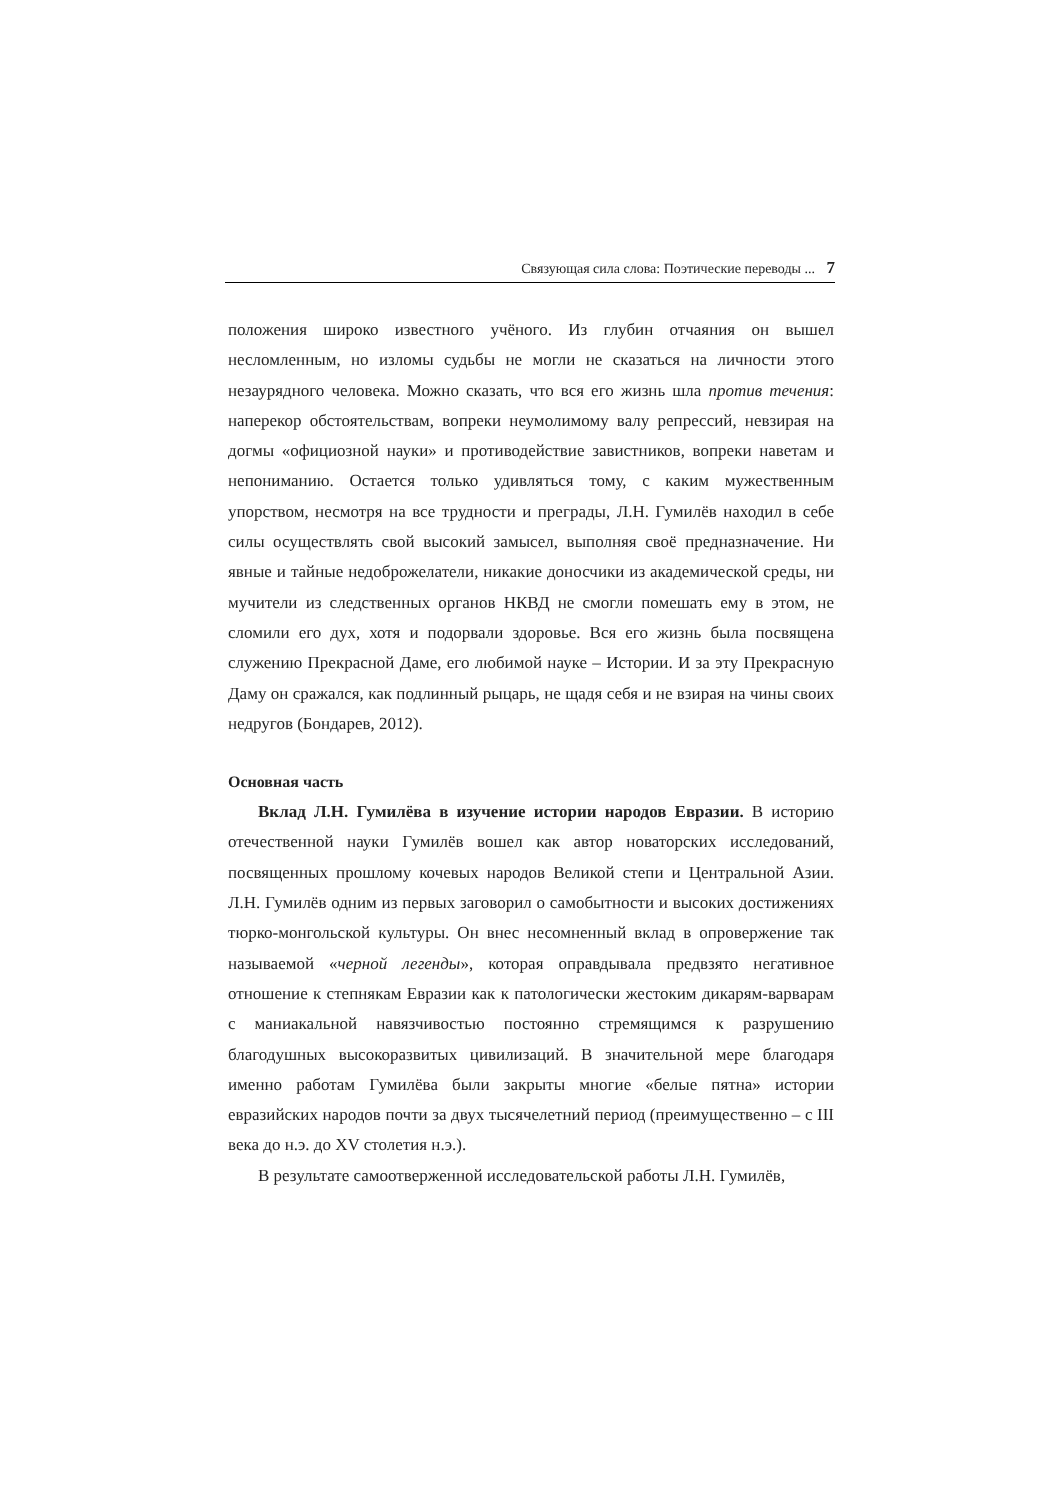Связующая сила слова: Поэтические переводы ... 7
положения широко известного учёного. Из глубин отчаяния он вышел несломленным, но изломы судьбы не могли не сказаться на личности этого незаурядного человека. Можно сказать, что вся его жизнь шла против течения: наперекор обстоятельствам, вопреки неумолимому валу репрессий, невзирая на догмы «официозной науки» и противодействие завистников, вопреки наветам и непониманию. Остается только удивляться тому, с каким мужественным упорством, несмотря на все трудности и преграды, Л.Н. Гумилёв находил в себе силы осуществлять свой высокий замысел, выполняя своё предназначение. Ни явные и тайные недоброжелатели, никакие доносчики из академической среды, ни мучители из следственных органов НКВД не смогли помешать ему в этом, не сломили его дух, хотя и подорвали здоровье. Вся его жизнь была посвящена служению Прекрасной Даме, его любимой науке – Истории. И за эту Прекрасную Даму он сражался, как подлинный рыцарь, не щадя себя и не взирая на чины своих недругов (Бондарев, 2012).
Основная часть
Вклад Л.Н. Гумилёва в изучение истории народов Евразии. В историю отечественной науки Гумилёв вошел как автор новаторских исследований, посвященных прошлому кочевых народов Великой степи и Центральной Азии. Л.Н. Гумилёв одним из первых заговорил о самобытности и высоких достижениях тюрко-монгольской культуры. Он внес несомненный вклад в опровержение так называемой «черной легенды», которая оправдывала предвзято негативное отношение к степнякам Евразии как к патологически жестоким дикарям-варварам с маниакальной навязчивостью постоянно стремящимся к разрушению благодушных высокоразвитых цивилизаций. В значительной мере благодаря именно работам Гумилёва были закрыты многие «белые пятна» истории евразийских народов почти за двух тысячелетний период (преимущественно – с III века до н.э. до XV столетия н.э.).
В результате самоотверженной исследовательской работы Л.Н. Гумилёв,